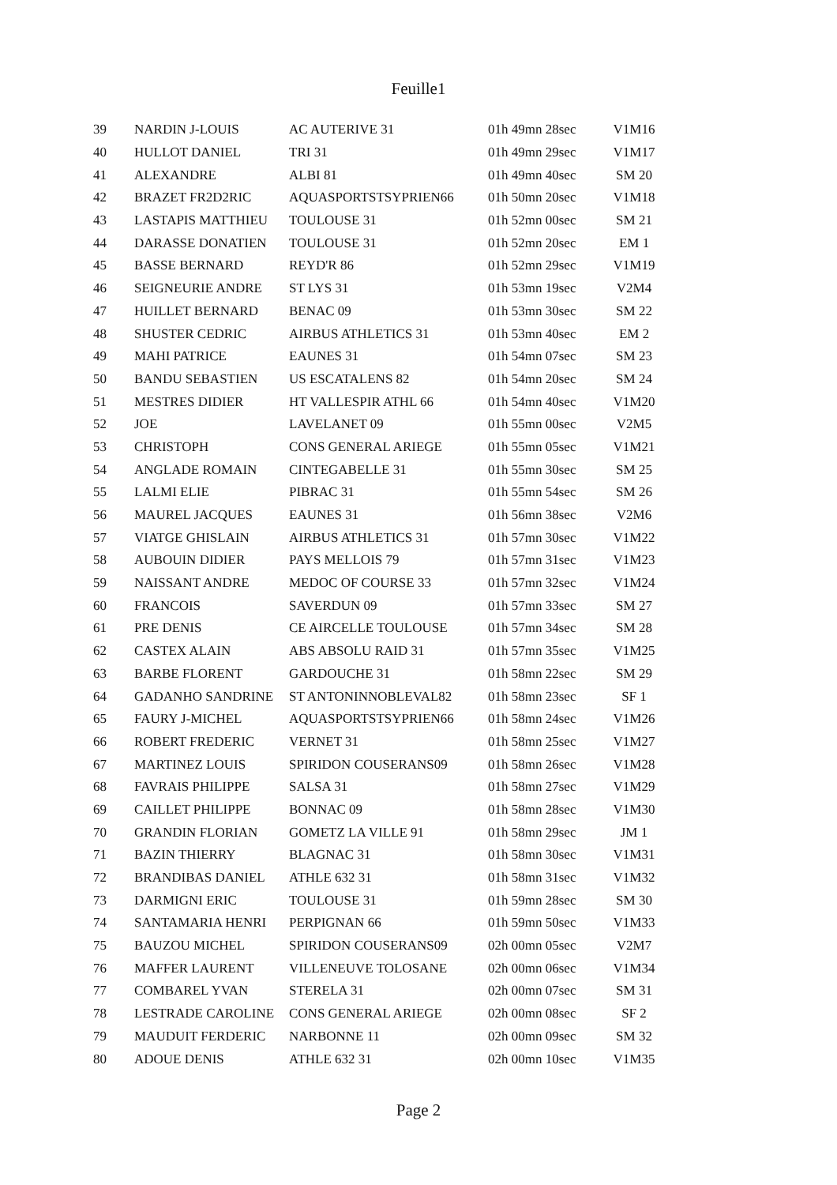Feuille1
| 39 | NARDIN J-LOUIS | AC AUTERIVE 31 | 01h 49mn 28sec | V1M16 |
| 40 | HULLOT DANIEL | TRI 31 | 01h 49mn 29sec | V1M17 |
| 41 | ALEXANDRE | ALBI 81 | 01h 49mn 40sec | SM 20 |
| 42 | BRAZET FR2D2RIC | AQUASPORTSTSYPRIEN66 | 01h 50mn 20sec | V1M18 |
| 43 | LASTAPIS MATTHIEU | TOULOUSE 31 | 01h 52mn 00sec | SM 21 |
| 44 | DARASSE DONATIEN | TOULOUSE 31 | 01h 52mn 20sec | EM 1 |
| 45 | BASSE BERNARD | REYD'R 86 | 01h 52mn 29sec | V1M19 |
| 46 | SEIGNEURIE ANDRE | ST LYS 31 | 01h 53mn 19sec | V2M4 |
| 47 | HUILLET BERNARD | BENAC 09 | 01h 53mn 30sec | SM 22 |
| 48 | SHUSTER CEDRIC | AIRBUS ATHLETICS 31 | 01h 53mn 40sec | EM 2 |
| 49 | MAHI PATRICE | EAUNES 31 | 01h 54mn 07sec | SM 23 |
| 50 | BANDU SEBASTIEN | US ESCATALENS 82 | 01h 54mn 20sec | SM 24 |
| 51 | MESTRES DIDIER | HT VALLESPIR ATHL 66 | 01h 54mn 40sec | V1M20 |
| 52 | JOE | LAVELANET 09 | 01h 55mn 00sec | V2M5 |
| 53 | CHRISTOPH | CONS GENERAL ARIEGE | 01h 55mn 05sec | V1M21 |
| 54 | ANGLADE ROMAIN | CINTEGABELLE 31 | 01h 55mn 30sec | SM 25 |
| 55 | LALMI ELIE | PIBRAC 31 | 01h 55mn 54sec | SM 26 |
| 56 | MAUREL JACQUES | EAUNES 31 | 01h 56mn 38sec | V2M6 |
| 57 | VIATGE GHISLAIN | AIRBUS ATHLETICS 31 | 01h 57mn 30sec | V1M22 |
| 58 | AUBOUIN DIDIER | PAYS MELLOIS 79 | 01h 57mn 31sec | V1M23 |
| 59 | NAISSANT ANDRE | MEDOC OF COURSE 33 | 01h 57mn 32sec | V1M24 |
| 60 | FRANCOIS | SAVERDUN 09 | 01h 57mn 33sec | SM 27 |
| 61 | PRE DENIS | CE AIRCELLE TOULOUSE | 01h 57mn 34sec | SM 28 |
| 62 | CASTEX ALAIN | ABS ABSOLU RAID 31 | 01h 57mn 35sec | V1M25 |
| 63 | BARBE FLORENT | GARDOUCHE 31 | 01h 58mn 22sec | SM 29 |
| 64 | GADANHO SANDRINE | ST ANTONINNOBLEVAL82 | 01h 58mn 23sec | SF 1 |
| 65 | FAURY J-MICHEL | AQUASPORTSTSYPRIEN66 | 01h 58mn 24sec | V1M26 |
| 66 | ROBERT FREDERIC | VERNET 31 | 01h 58mn 25sec | V1M27 |
| 67 | MARTINEZ LOUIS | SPIRIDON COUSERANS09 | 01h 58mn 26sec | V1M28 |
| 68 | FAVRAIS PHILIPPE | SALSA 31 | 01h 58mn 27sec | V1M29 |
| 69 | CAILLET PHILIPPE | BONNAC 09 | 01h 58mn 28sec | V1M30 |
| 70 | GRANDIN FLORIAN | GOMETZ LA VILLE 91 | 01h 58mn 29sec | JM 1 |
| 71 | BAZIN THIERRY | BLAGNAC 31 | 01h 58mn 30sec | V1M31 |
| 72 | BRANDIBAS DANIEL | ATHLE 632 31 | 01h 58mn 31sec | V1M32 |
| 73 | DARMIGNI ERIC | TOULOUSE 31 | 01h 59mn 28sec | SM 30 |
| 74 | SANTAMARIA HENRI | PERPIGNAN 66 | 01h 59mn 50sec | V1M33 |
| 75 | BAUZOU MICHEL | SPIRIDON COUSERANS09 | 02h 00mn 05sec | V2M7 |
| 76 | MAFFER LAURENT | VILLENEUVE TOLOSANE | 02h 00mn 06sec | V1M34 |
| 77 | COMBAREL YVAN | STERELA 31 | 02h 00mn 07sec | SM 31 |
| 78 | LESTRADE CAROLINE | CONS GENERAL ARIEGE | 02h 00mn 08sec | SF 2 |
| 79 | MAUDUIT FERDERIC | NARBONNE 11 | 02h 00mn 09sec | SM 32 |
| 80 | ADOUE DENIS | ATHLE 632 31 | 02h 00mn 10sec | V1M35 |
Page 2